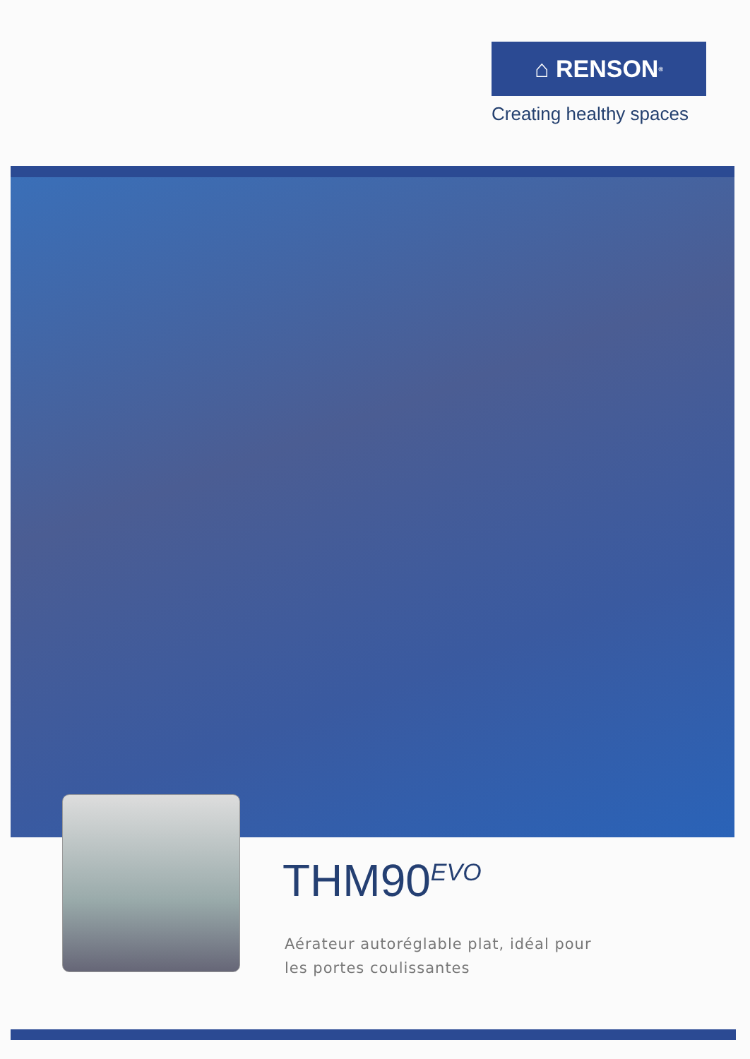⌂ RENSON<sup>®</sup>
Creating healthy spaces
THM90<sup>EVO</sup>
Aérateur autoréglable plat, idéal pour
les portes coulissantes